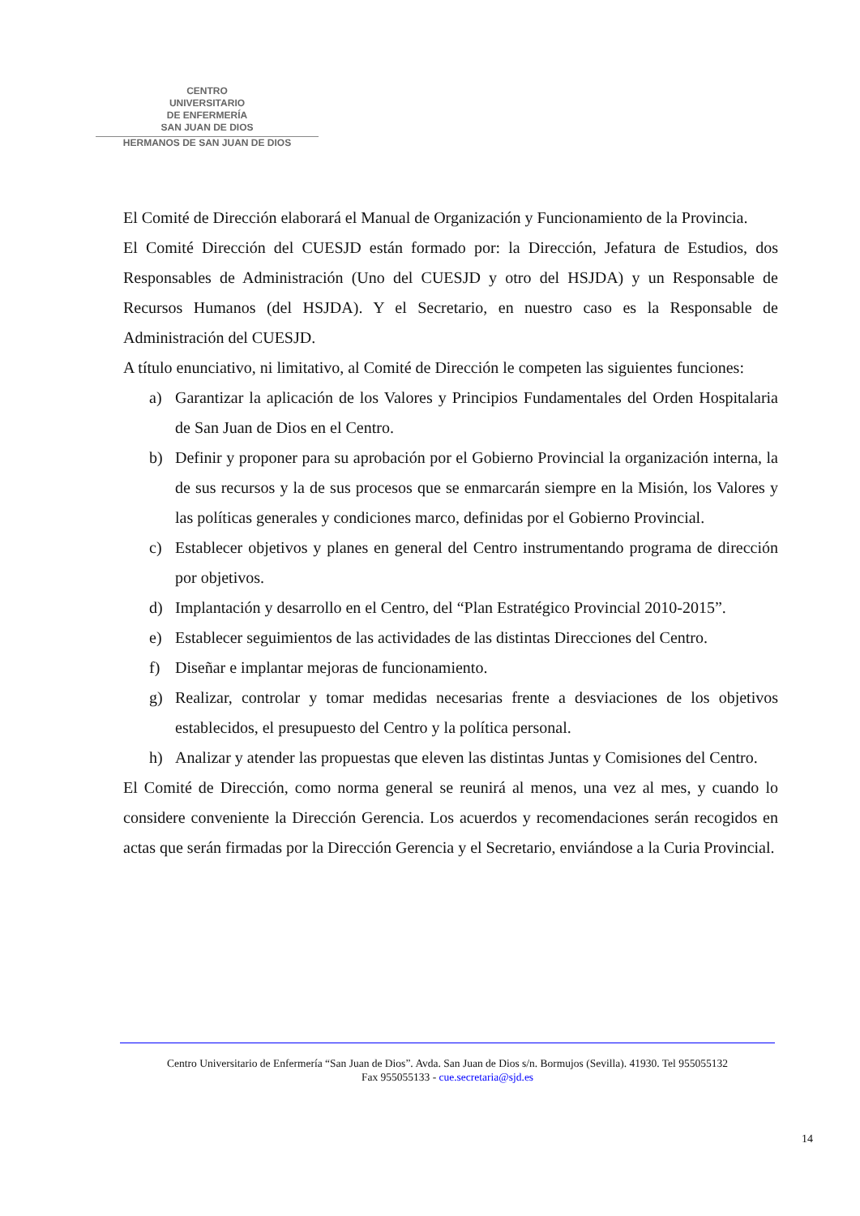CENTRO
UNIVERSITARIO
DE ENFERMERÍA
SAN JUAN DE DIOS
HERMANOS DE SAN JUAN DE DIOS
El Comité de Dirección elaborará el Manual de Organización y Funcionamiento de la Provincia.
El Comité Dirección del CUESJD están formado por: la Dirección, Jefatura de Estudios, dos Responsables de Administración (Uno del CUESJD y otro del HSJDA) y un Responsable de Recursos Humanos (del HSJDA). Y el Secretario, en nuestro caso es la Responsable de Administración del CUESJD.
A título enunciativo, ni limitativo, al Comité de Dirección le competen las siguientes funciones:
a) Garantizar la aplicación de los Valores y Principios Fundamentales del Orden Hospitalaria de San Juan de Dios en el Centro.
b) Definir y proponer para su aprobación por el Gobierno Provincial la organización interna, la de sus recursos y la de sus procesos que se enmarcarán siempre en la Misión, los Valores y las políticas generales y condiciones marco, definidas por el Gobierno Provincial.
c) Establecer objetivos y planes en general del Centro instrumentando programa de dirección por objetivos.
d) Implantación y desarrollo en el Centro, del “Plan Estratégico Provincial 2010-2015”.
e) Establecer seguimientos de las actividades de las distintas Direcciones del Centro.
f) Diseñar e implantar mejoras de funcionamiento.
g) Realizar, controlar y tomar medidas necesarias frente a desviaciones de los objetivos establecidos, el presupuesto del Centro y la política personal.
h) Analizar y atender las propuestas que eleven las distintas Juntas y Comisiones del Centro.
El Comité de Dirección, como norma general se reunirá al menos, una vez al mes, y cuando lo considere conveniente la Dirección Gerencia. Los acuerdos y recomendaciones serán recogidos en actas que serán firmadas por la Dirección Gerencia y el Secretario, enviándose a la Curia Provincial.
Centro Universitario de Enfermería “San Juan de Dios”. Avda. San Juan de Dios s/n. Bormujos (Sevilla). 41930. Tel 955055132
Fax 955055133 - cue.secretaria@sjd.es
14